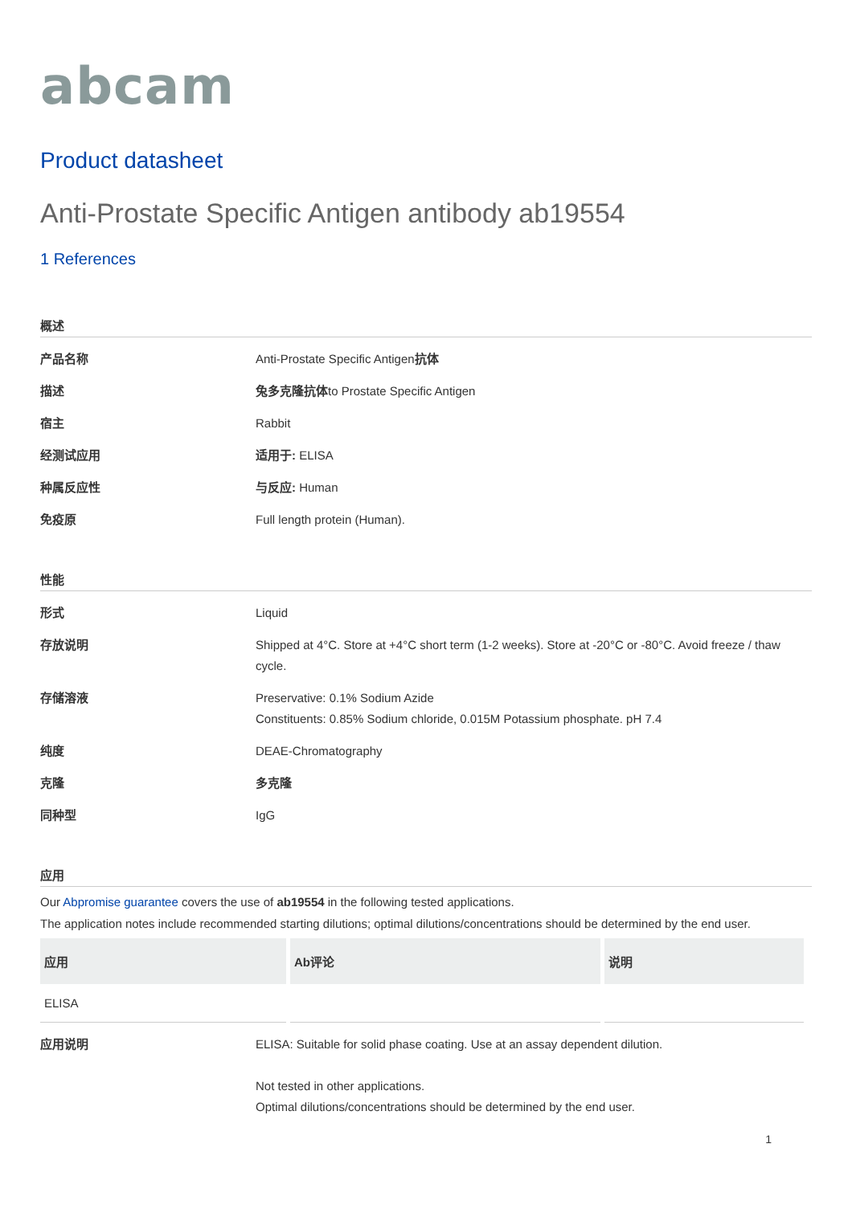abcam
Product datasheet
Anti-Prostate Specific Antigen antibody ab19554
1 References
概述
产品名称 Anti-Prostate Specific Antigen抗体
描述 兔多克隆抗体to Prostate Specific Antigen
宿主 Rabbit
经测试应用 适用于: ELISA
种属反应性 与反应: Human
免疫原 Full length protein (Human).
性能
形式 Liquid
存放说明 Shipped at 4°C. Store at +4°C short term (1-2 weeks). Store at -20°C or -80°C. Avoid freeze / thaw cycle.
存储溶液 Preservative: 0.1% Sodium Azide
Constituents: 0.85% Sodium chloride, 0.015M Potassium phosphate. pH 7.4
纯度 DEAE-Chromatography
克隆 多克隆
同种型 IgG
应用
Our Abpromise guarantee covers the use of ab19554 in the following tested applications.
The application notes include recommended starting dilutions; optimal dilutions/concentrations should be determined by the end user.
| 应用 | Ab评论 | 说明 |
| --- | --- | --- |
| ELISA | | |
应用说明 ELISA: Suitable for solid phase coating. Use at an assay dependent dilution.
Not tested in other applications.
Optimal dilutions/concentrations should be determined by the end user.
1